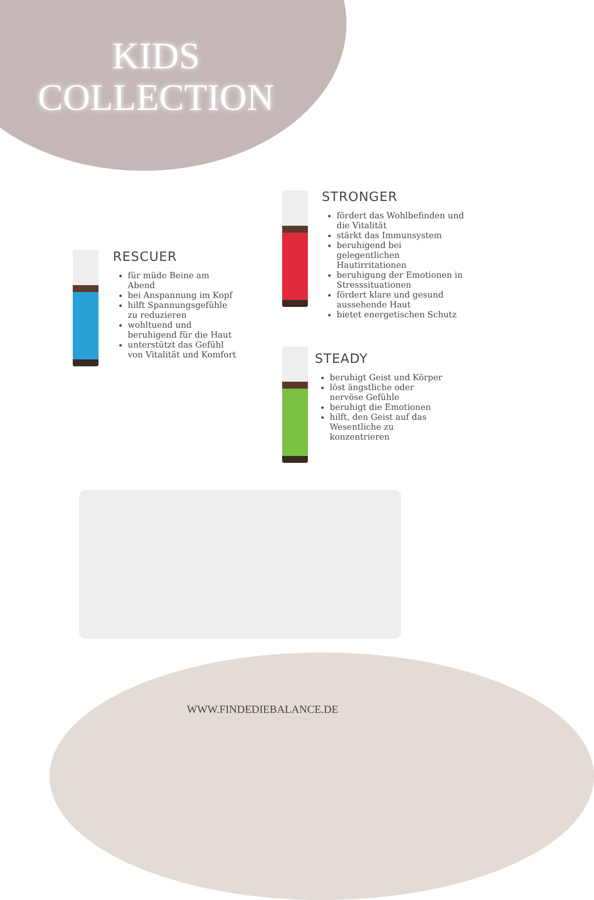KIDS
COLLECTION
RESCUER
für müde Beine am Abend
bei Anspannung im Kopf
hilft Spannungsgefühle zu reduzieren
wohltuend und beruhigend für die Haut
unterstützt das Gefühl von Vitalität und Komfort
STRONGER
fördert das Wohlbefinden und die Vitalität
stärkt das Immunsystem
beruhigend bei gelegentlichen Hautirritationen
beruhigung der Emotionen in Stresssituationen
fördert klare und gesund aussehende Haut
bietet energetischen Schutz
STEADY
beruhigt Geist und Körper
löst ängstliche oder nervöse Gefühle
beruhigt die Emotionen
hilft, den Geist auf das Wesentliche zu konzentrieren
WWW.FINDEDIEBALANCE.DE